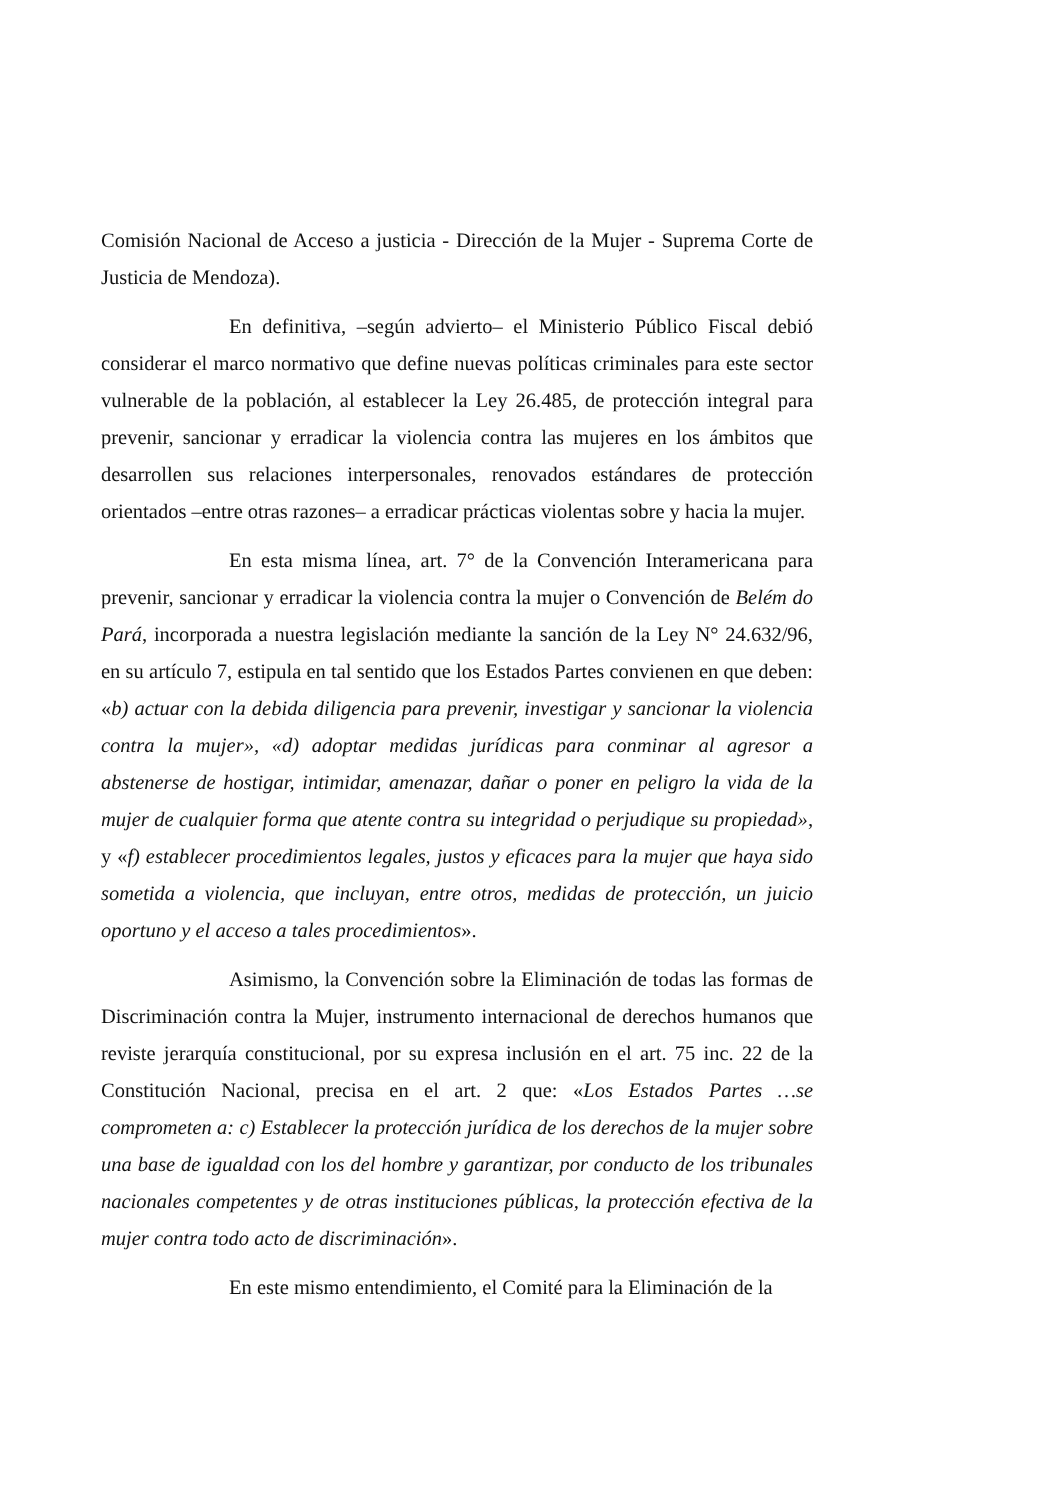Comisión Nacional de Acceso a justicia - Dirección de la Mujer - Suprema Corte de Justicia de Mendoza).
En definitiva, –según advierto– el Ministerio Público Fiscal debió considerar el marco normativo que define nuevas políticas criminales para este sector vulnerable de la población, al establecer la Ley 26.485, de protección integral para prevenir, sancionar y erradicar la violencia contra las mujeres en los ámbitos que desarrollen sus relaciones interpersonales, renovados estándares de protección orientados –entre otras razones– a erradicar prácticas violentas sobre y hacia la mujer.
En esta misma línea, art. 7° de la Convención Interamericana para prevenir, sancionar y erradicar la violencia contra la mujer o Convención de Belém do Pará, incorporada a nuestra legislación mediante la sanción de la Ley N° 24.632/96, en su artículo 7, estipula en tal sentido que los Estados Partes convienen en que deben: «b) actuar con la debida diligencia para prevenir, investigar y sancionar la violencia contra la mujer», «d) adoptar medidas jurídicas para conminar al agresor a abstenerse de hostigar, intimidar, amenazar, dañar o poner en peligro la vida de la mujer de cualquier forma que atente contra su integridad o perjudique su propiedad», y «f) establecer procedimientos legales, justos y eficaces para la mujer que haya sido sometida a violencia, que incluyan, entre otros, medidas de protección, un juicio oportuno y el acceso a tales procedimientos».
Asimismo, la Convención sobre la Eliminación de todas las formas de Discriminación contra la Mujer, instrumento internacional de derechos humanos que reviste jerarquía constitucional, por su expresa inclusión en el art. 75 inc. 22 de la Constitución Nacional, precisa en el art. 2 que: «Los Estados Partes …se comprometen a: c) Establecer la protección jurídica de los derechos de la mujer sobre una base de igualdad con los del hombre y garantizar, por conducto de los tribunales nacionales competentes y de otras instituciones públicas, la protección efectiva de la mujer contra todo acto de discriminación».
En este mismo entendimiento, el Comité para la Eliminación de la